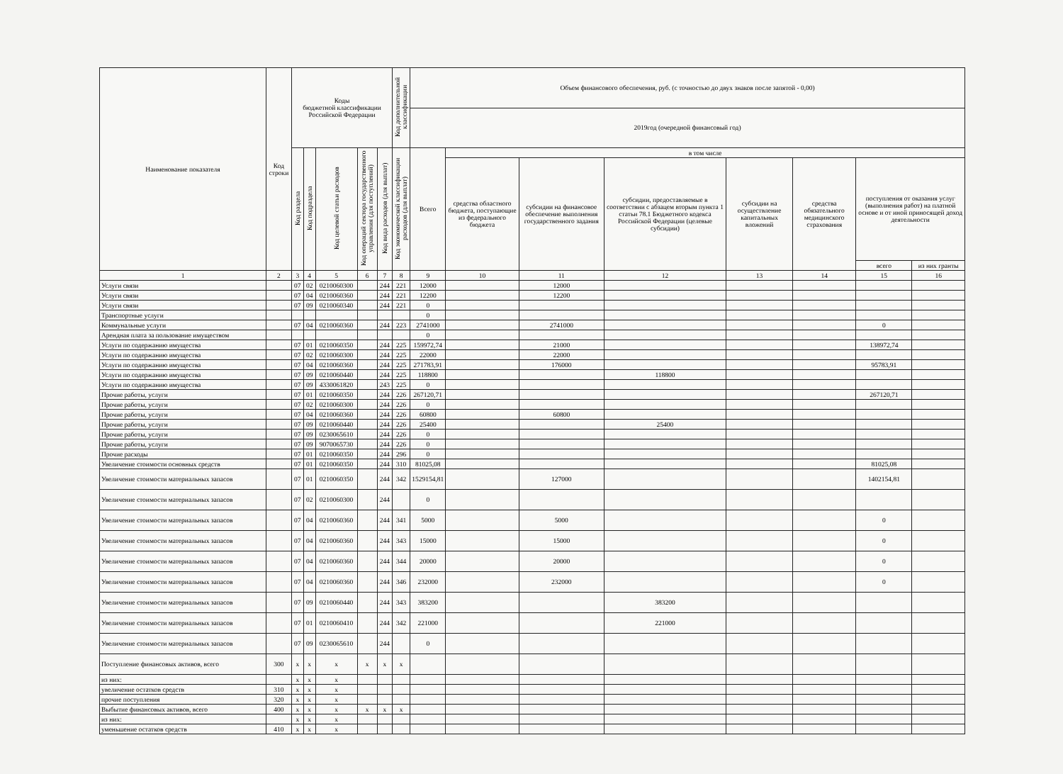| Наименование показателя | Код строки | Коды бюджетной классификации Российской Федерации | | | | | Код дополнительной классификации | Объем финансового обеспечения, руб. (с точностью до двух знаков после запятой - 0,00) | | | | | | | |
| --- | --- | --- | --- | --- | --- | --- | --- | --- | --- | --- | --- | --- | --- | --- | --- |
| | | | | | | | | 2019год (очередной финансовый год) | | | | | | | |
| | | Код раздела | Код подраздела | Код целевой статьи расходов | Код операций сектора государственного управления (для поступлений) | Код вида расходов (для выплат) | Код экономической классификации расходов (для выплат) | Всего | в том числе | | | | | | |
| | | | | | | | | | средства областного бюджета, поступающие из федерального бюджета | субсидии на финансовое обеспечение выполнения государственного задания | субсидии, предоставляемые в соответствии с абзацем вторым пункта 1 статьи 78.1 Бюджетного кодекса Российской Федерации (целевые субсидии) | субсидии на осуществление капитальных вложений | средства обязательного медицинского страхования | поступления от оказания услуг (выполнения работ) на платной основе и от иной приносящей доход деятельности | |
| | | | | | | | | | | | | | | всего | из них гранты |
| 1 | 2 | 3 | 4 | 5 | 6 | 7 | 8 | 9 | 10 | 11 | 12 | 13 | 14 | 15 | 16 |
| Услуги связи | | 07 | 02 | 0210060300 | | 244 | 221 | 12000 | | 12000 | | | | | |
| Услуги связи | | 07 | 04 | 0210060360 | | 244 | 221 | 12200 | | 12200 | | | | | |
| Услуги связи | | 07 | 09 | 0210060340 | | 244 | 221 | 0 | | | | | | | |
| Транспортные услуги | | | | | | | | 0 | | | | | | | |
| Коммунальные услуги | | 07 | 04 | 0210060360 | | 244 | 223 | 2741000 | | 2741000 | | | | 0 | |
| Арендная плата за пользование имуществом | | | | | | | | 0 | | | | | | | |
| Услуги по содержанию имущества | | 07 | 01 | 0210060350 | | 244 | 225 | 159972,74 | | 21000 | | | | 138972,74 | |
| Услуги по содержанию имущества | | 07 | 02 | 0210060300 | | 244 | 225 | 22000 | | 22000 | | | | | |
| Услуги по содержанию имущества | | 07 | 04 | 0210060360 | | 244 | 225 | 271783,91 | | 176000 | | | | 95783,91 | |
| Услуги по содержанию имущества | | 07 | 09 | 0210060440 | | 244 | 225 | 118800 | | | 118800 | | | | |
| Услуги по содержанию имущества | | 07 | 09 | 4330061820 | | 243 | 225 | 0 | | | | | | | |
| Прочие работы, услуги | | 07 | 01 | 0210060350 | | 244 | 226 | 267120,71 | | | | | | 267120,71 | |
| Прочие работы, услуги | | 07 | 02 | 0210060300 | | 244 | 226 | 0 | | | | | | | |
| Прочие работы, услуги | | 07 | 04 | 0210060360 | | 244 | 226 | 60800 | | 60800 | | | | | |
| Прочие работы, услуги | | 07 | 09 | 0210060440 | | 244 | 226 | 25400 | | | 25400 | | | | |
| Прочие работы, услуги | | 07 | 09 | 0230065610 | | 244 | 226 | 0 | | | | | | | |
| Прочие работы, услуги | | 07 | 09 | 9070065730 | | 244 | 226 | 0 | | | | | | | |
| Прочие расходы | | 07 | 01 | 0210060350 | | 244 | 296 | 0 | | | | | | | |
| Увеличение стоимости основных средств | | 07 | 01 | 0210060350 | | 244 | 310 | 81025,08 | | | | | | 81025,08 | |
| Увеличение стоимости материальных запасов | | 07 | 01 | 0210060350 | | 244 | 342 | 1529154,81 | | 127000 | | | | 1402154,81 | |
| Увеличение стоимости материальных запасов | | 07 | 02 | 0210060300 | | 244 | | 0 | | | | | | | |
| Увеличение стоимости материальных запасов | | 07 | 04 | 0210060360 | | 244 | 341 | 5000 | | 5000 | | | | 0 | |
| Увеличение стоимости материальных запасов | | 07 | 04 | 0210060360 | | 244 | 343 | 15000 | | 15000 | | | | 0 | |
| Увеличение стоимости материальных запасов | | 07 | 04 | 0210060360 | | 244 | 344 | 20000 | | 20000 | | | | 0 | |
| Увеличение стоимости материальных запасов | | 07 | 04 | 0210060360 | | 244 | 346 | 232000 | | 232000 | | | | 0 | |
| Увеличение стоимости материальных запасов | | 07 | 09 | 0210060440 | | 244 | 343 | 383200 | | | 383200 | | | | |
| Увеличение стоимости материальных запасов | | 07 | 01 | 0210060410 | | 244 | 342 | 221000 | | | 221000 | | | | |
| Увеличение стоимости материальных запасов | | 07 | 09 | 0230065610 | | 244 | | 0 | | | | | | | |
| Поступление финансовых активов, всего | 300 | x | x | x | x | x | x | | | | | | | | |
| из них: | | x | x | x | | | | | | | | | | | |
| увеличение остатков средств | 310 | x | x | x | | | | | | | | | | | |
| прочие поступления | 320 | x | x | x | | | | | | | | | | | |
| Выбытие финансовых активов, всего | 400 | x | x | x | x | x | x | | | | | | | | |
| из них: | | x | x | x | | | | | | | | | | | |
| уменьшение остатков средств | 410 | x | x | x | | | | | | | | | | | |